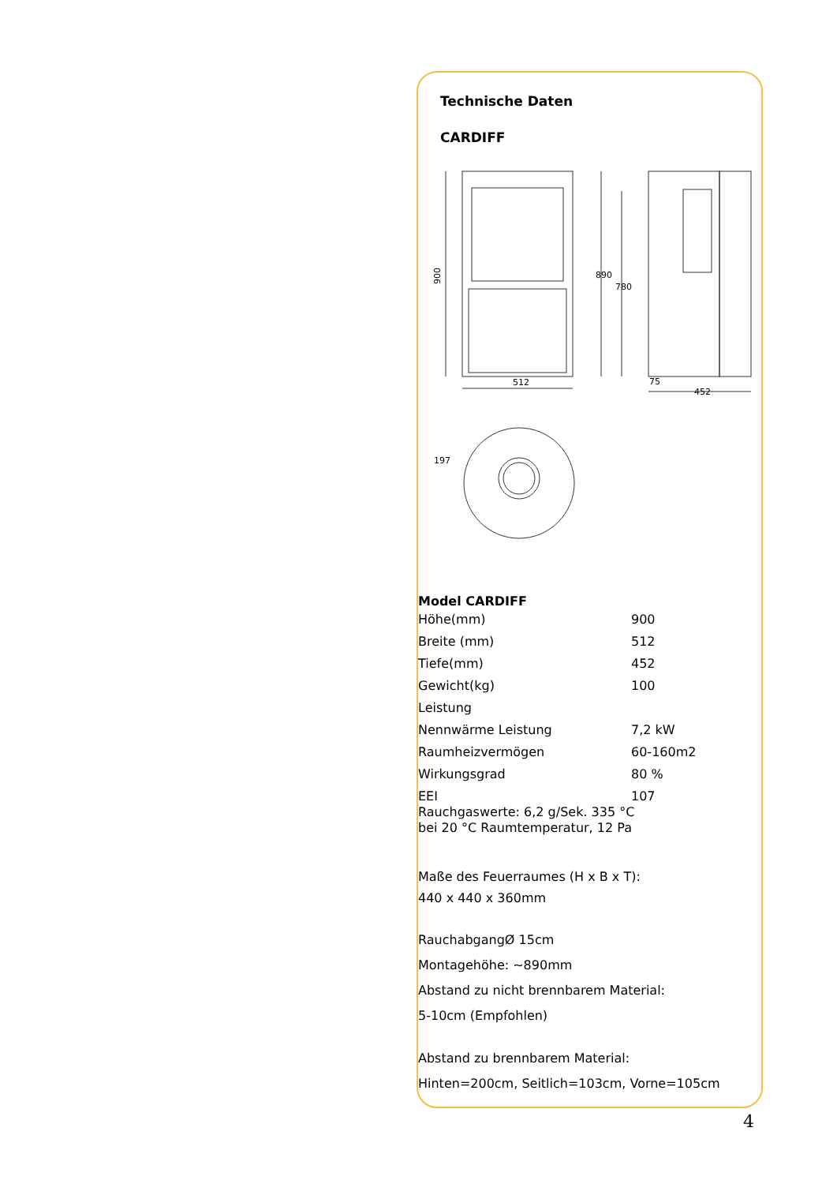Technische Daten
CARDIFF
512
452
900
890
780
75
197
Model CARDIFF
| Höhe(mm) | 900 |
| Breite (mm) | 512 |
| Tiefe(mm) | 452 |
| Gewicht(kg) | 100 |
| Leistung | |
| Nennwärme Leistung | 7,2 kW |
| Raumheizvermögen | 60-160m2 |
| Wirkungsgrad | 80 % |
| EEI | 107 |
Rauchgaswerte: 6,2 g/Sek. 335 °C
bei 20 °C Raumtemperatur, 12 Pa
Maße des Feuerraumes (H x B x T):
440 x 440 x 360mm
RauchabgangØ 15cm
Montagehöhe: ~890mm
Abstand zu nicht brennbarem Material:
5-10cm (Empfohlen)
Abstand zu brennbarem Material:
Hinten=200cm, Seitlich=103cm, Vorne=105cm
4